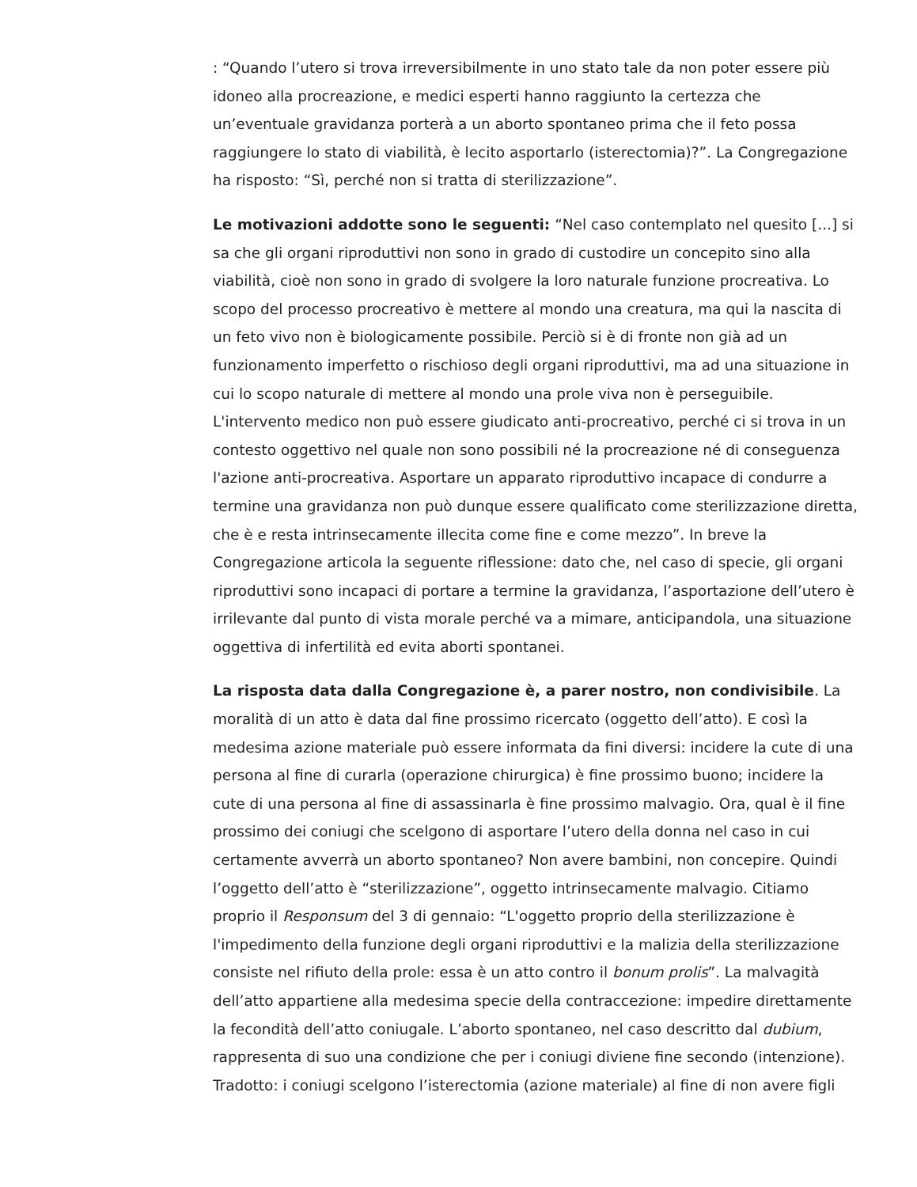: “Quando l’utero si trova irreversibilmente in uno stato tale da non poter essere più idoneo alla procreazione, e medici esperti hanno raggiunto la certezza che un’eventuale gravidanza porterà a un aborto spontaneo prima che il feto possa raggiungere lo stato di viabilità, è lecito asportarlo (isterectomia)?”. La Congregazione ha risposto: “Sì, perché non si tratta di sterilizzazione”.
Le motivazioni addotte sono le seguenti: “Nel caso contemplato nel quesito [...] si sa che gli organi riproduttivi non sono in grado di custodire un concepito sino alla viabilità, cioè non sono in grado di svolgere la loro naturale funzione procreativa. Lo scopo del processo procreativo è mettere al mondo una creatura, ma qui la nascita di un feto vivo non è biologicamente possibile. Perciò si è di fronte non già ad un funzionamento imperfetto o rischioso degli organi riproduttivi, ma ad una situazione in cui lo scopo naturale di mettere al mondo una prole viva non è perseguibile. L'intervento medico non può essere giudicato anti-procreativo, perché ci si trova in un contesto oggettivo nel quale non sono possibili né la procreazione né di conseguenza l'azione anti-procreativa. Asportare un apparato riproduttivo incapace di condurre a termine una gravidanza non può dunque essere qualificato come sterilizzazione diretta, che è e resta intrinsecamente illecita come fine e come mezzo”. In breve la Congregazione articola la seguente riflessione: dato che, nel caso di specie, gli organi riproduttivi sono incapaci di portare a termine la gravidanza, l’asportazione dell’utero è irrilevante dal punto di vista morale perché va a mimare, anticipandola, una situazione oggettiva di infertilità ed evita aborti spontanei.
La risposta data dalla Congregazione è, a parer nostro, non condivisibile. La moralità di un atto è data dal fine prossimo ricercato (oggetto dell’atto). E così la medesima azione materiale può essere informata da fini diversi: incidere la cute di una persona al fine di curarla (operazione chirurgica) è fine prossimo buono; incidere la cute di una persona al fine di assassinarla è fine prossimo malvagio. Ora, qual è il fine prossimo dei coniugi che scelgono di asportare l’utero della donna nel caso in cui certamente avverrà un aborto spontaneo? Non avere bambini, non concepire. Quindi l’oggetto dell’atto è “sterilizzazione”, oggetto intrinsecamente malvagio. Citiamo proprio il Responsum del 3 di gennaio: “L'oggetto proprio della sterilizzazione è l'impedimento della funzione degli organi riproduttivi e la malizia della sterilizzazione consiste nel rifiuto della prole: essa è un atto contro il bonum prolis”. La malvagità dell’atto appartiene alla medesima specie della contraccezione: impedire direttamente la fecondità dell’atto coniugale. L’aborto spontaneo, nel caso descritto dal dubium, rappresenta di suo una condizione che per i coniugi diviene fine secondo (intenzione). Tradotto: i coniugi scelgono l’isterectomia (azione materiale) al fine di non avere figli